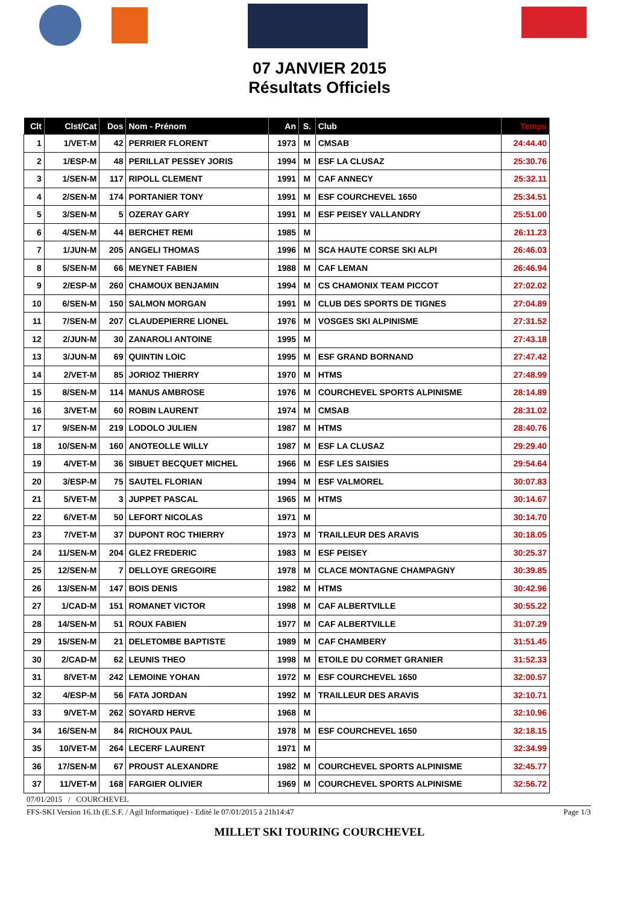07 JANVIER 2015
Résultats Officiels
| Clt | Clst/Cat | Dos | Nom - Prénom | An | S. | Club | Temps |
| --- | --- | --- | --- | --- | --- | --- | --- |
| 1 | 1/VET-M | 42 | PERRIER FLORENT | 1973 | M | CMSAB | 24:44.40 |
| 2 | 1/ESP-M | 48 | PERILLAT PESSEY JORIS | 1994 | M | ESF LA CLUSAZ | 25:30.76 |
| 3 | 1/SEN-M | 117 | RIPOLL CLEMENT | 1991 | M | CAF ANNECY | 25:32.11 |
| 4 | 2/SEN-M | 174 | PORTANIER TONY | 1991 | M | ESF COURCHEVEL 1650 | 25:34.51 |
| 5 | 3/SEN-M | 5 | OZERAY GARY | 1991 | M | ESF PEISEY VALLANDRY | 25:51.00 |
| 6 | 4/SEN-M | 44 | BERCHET REMI | 1985 | M | | 26:11.23 |
| 7 | 1/JUN-M | 205 | ANGELI THOMAS | 1996 | M | SCA HAUTE CORSE SKI ALPI | 26:46.03 |
| 8 | 5/SEN-M | 66 | MEYNET FABIEN | 1988 | M | CAF LEMAN | 26:46.94 |
| 9 | 2/ESP-M | 260 | CHAMOUX BENJAMIN | 1994 | M | CS CHAMONIX TEAM PICCOT | 27:02.02 |
| 10 | 6/SEN-M | 150 | SALMON MORGAN | 1991 | M | CLUB DES SPORTS DE TIGNES | 27:04.89 |
| 11 | 7/SEN-M | 207 | CLAUDEPIERRE LIONEL | 1976 | M | VOSGES SKI ALPINISME | 27:31.52 |
| 12 | 2/JUN-M | 30 | ZANAROLI ANTOINE | 1995 | M | | 27:43.18 |
| 13 | 3/JUN-M | 69 | QUINTIN LOIC | 1995 | M | ESF GRAND BORNAND | 27:47.42 |
| 14 | 2/VET-M | 85 | JORIOZ THIERRY | 1970 | M | HTMS | 27:48.99 |
| 15 | 8/SEN-M | 114 | MANUS AMBROSE | 1976 | M | COURCHEVEL SPORTS ALPINISME | 28:14.89 |
| 16 | 3/VET-M | 60 | ROBIN LAURENT | 1974 | M | CMSAB | 28:31.02 |
| 17 | 9/SEN-M | 219 | LODOLO JULIEN | 1987 | M | HTMS | 28:40.76 |
| 18 | 10/SEN-M | 160 | ANOTEOLLE WILLY | 1987 | M | ESF LA CLUSAZ | 29:29.40 |
| 19 | 4/VET-M | 36 | SIBUET BECQUET MICHEL | 1966 | M | ESF LES SAISIES | 29:54.64 |
| 20 | 3/ESP-M | 75 | SAUTEL FLORIAN | 1994 | M | ESF VALMOREL | 30:07.83 |
| 21 | 5/VET-M | 3 | JUPPET PASCAL | 1965 | M | HTMS | 30:14.67 |
| 22 | 6/VET-M | 50 | LEFORT NICOLAS | 1971 | M | | 30:14.70 |
| 23 | 7/VET-M | 37 | DUPONT ROC THIERRY | 1973 | M | TRAILLEUR DES ARAVIS | 30:18.05 |
| 24 | 11/SEN-M | 204 | GLEZ FREDERIC | 1983 | M | ESF PEISEY | 30:25.37 |
| 25 | 12/SEN-M | 7 | DELLOYE GREGOIRE | 1978 | M | CLACE MONTAGNE CHAMPAGNY | 30:39.85 |
| 26 | 13/SEN-M | 147 | BOIS DENIS | 1982 | M | HTMS | 30:42.96 |
| 27 | 1/CAD-M | 151 | ROMANET VICTOR | 1998 | M | CAF ALBERTVILLE | 30:55.22 |
| 28 | 14/SEN-M | 51 | ROUX FABIEN | 1977 | M | CAF ALBERTVILLE | 31:07.29 |
| 29 | 15/SEN-M | 21 | DELETOMBE BAPTISTE | 1989 | M | CAF CHAMBERY | 31:51.45 |
| 30 | 2/CAD-M | 62 | LEUNIS THEO | 1998 | M | ETOILE DU CORMET GRANIER | 31:52.33 |
| 31 | 8/VET-M | 242 | LEMOINE YOHAN | 1972 | M | ESF COURCHEVEL 1650 | 32:00.57 |
| 32 | 4/ESP-M | 56 | FATA JORDAN | 1992 | M | TRAILLEUR DES ARAVIS | 32:10.71 |
| 33 | 9/VET-M | 262 | SOYARD HERVE | 1968 | M | | 32:10.96 |
| 34 | 16/SEN-M | 84 | RICHOUX PAUL | 1978 | M | ESF COURCHEVEL 1650 | 32:18.15 |
| 35 | 10/VET-M | 264 | LECERF LAURENT | 1971 | M | | 32:34.99 |
| 36 | 17/SEN-M | 67 | PROUST ALEXANDRE | 1982 | M | COURCHEVEL SPORTS ALPINISME | 32:45.77 |
| 37 | 11/VET-M | 168 | FARGIER OLIVIER | 1969 | M | COURCHEVEL SPORTS ALPINISME | 32:56.72 |
07/01/2015 / COURCHEVEL
FFS-SKI Version 16.1h (E.S.F. / Agil Informatique) - Edité le 07/01/2015 à 21h14:47 Page 1/3
MILLET SKI TOURING COURCHEVEL